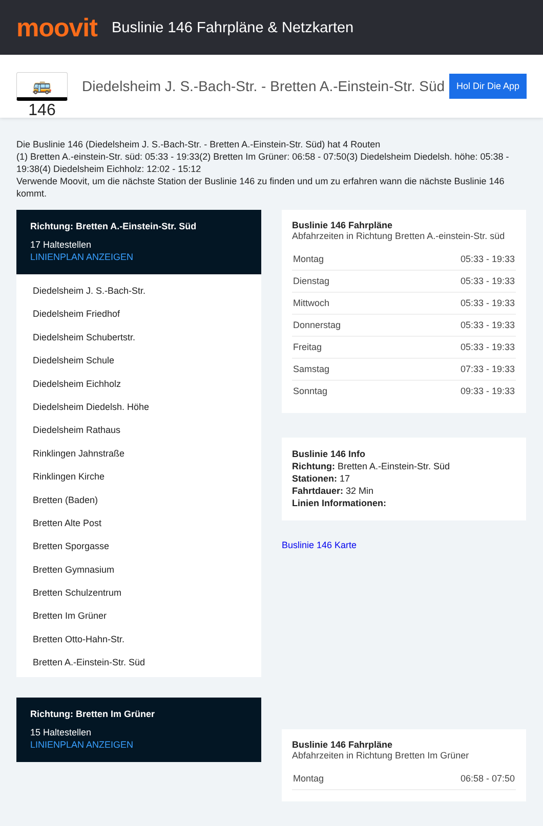moovit
Buslinie 146 Fahrpläne & Netzkarten
🚌 146
Diedelsheim J. S.-Bach-Str. - Bretten A.-Einstein-Str. Süd
Hol Dir Die App
Die Buslinie 146 (Diedelsheim J. S.-Bach-Str. - Bretten A.-Einstein-Str. Süd) hat 4 Routen
(1) Bretten A.-einstein-Str. süd: 05:33 - 19:33(2) Bretten Im Grüner: 06:58 - 07:50(3) Diedelsheim Diedelsh. höhe: 05:38 - 19:38(4) Diedelsheim Eichholz: 12:02 - 15:12
Verwende Moovit, um die nächste Station der Buslinie 146 zu finden und um zu erfahren wann die nächste Buslinie 146 kommt.
Richtung: Bretten A.-Einstein-Str. Süd
17 Haltestellen
LINIENPLAN ANZEIGEN
Diedelsheim J. S.-Bach-Str.
Diedelsheim Friedhof
Diedelsheim Schubertstr.
Diedelsheim Schule
Diedelsheim Eichholz
Diedelsheim Diedelsh. Höhe
Diedelsheim Rathaus
Rinklingen Jahnstraße
Rinklingen Kirche
Bretten (Baden)
Bretten Alte Post
Bretten Sporgasse
Bretten Gymnasium
Bretten Schulzentrum
Bretten Im Grüner
Bretten Otto-Hahn-Str.
Bretten A.-Einstein-Str. Süd
Richtung: Bretten Im Grüner
15 Haltestellen
LINIENPLAN ANZEIGEN
Buslinie 146 Fahrpläne
Abfahrzeiten in Richtung Bretten A.-einstein-Str. süd
| Montag | 05:33 - 19:33 |
| Dienstag | 05:33 - 19:33 |
| Mittwoch | 05:33 - 19:33 |
| Donnerstag | 05:33 - 19:33 |
| Freitag | 05:33 - 19:33 |
| Samstag | 07:33 - 19:33 |
| Sonntag | 09:33 - 19:33 |
Buslinie 146 Info
Richtung: Bretten A.-Einstein-Str. Süd
Stationen: 17
Fahrtdauer: 32 Min
Linien Informationen:
Buslinie 146 Karte
Buslinie 146 Fahrpläne
Abfahrzeiten in Richtung Bretten Im Grüner
| Montag | 06:58 - 07:50 |